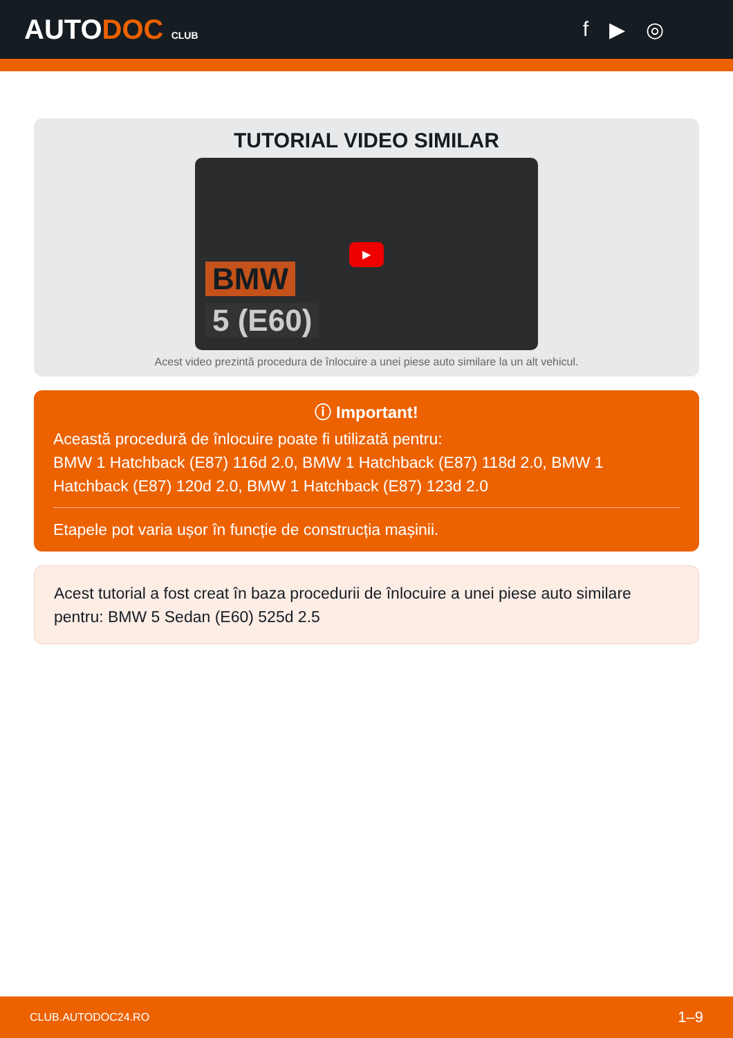AUTODOC CLUB
f ▶ ◎
TUTORIAL VIDEO SIMILAR
▶
BMW
5 (E60)
Acest video prezintă procedura de înlocuire a unei piese auto similare la un alt vehicul.
ⓘ Important!
Această procedură de înlocuire poate fi utilizată pentru:
BMW 1 Hatchback (E87) 116d 2.0, BMW 1 Hatchback (E87) 118d 2.0, BMW 1 Hatchback (E87) 120d 2.0, BMW 1 Hatchback (E87) 123d 2.0
Etapele pot varia ușor în funcție de construcția mașinii.
Acest tutorial a fost creat în baza procedurii de înlocuire a unei piese auto similare pentru: BMW 5 Sedan (E60) 525d 2.5
CLUB.AUTODOC24.RO 1–9